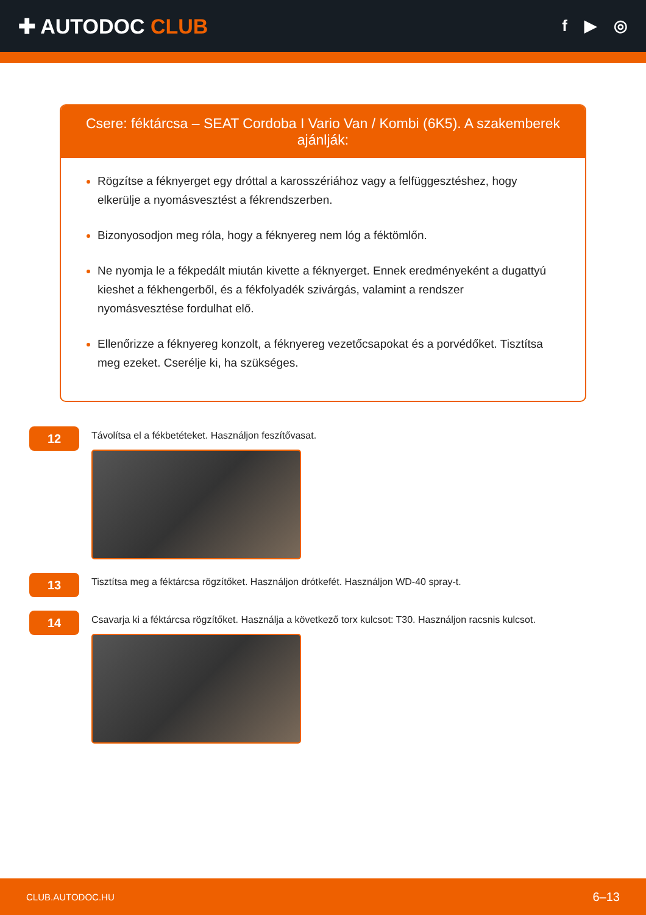✚ AUTODOC CLUB
f ▶ ◎
Csere: féktárcsa – SEAT Cordoba I Vario Van / Kombi (6K5). A szakemberek ajánlják:
Rögzítse a féknyerget egy dróttal a karosszériához vagy a felfüggesztéshez, hogy elkerülje a nyomásvesztést a fékrendszerben.
Bizonyosodjon meg róla, hogy a féknyereg nem lóg a féktömlőn.
Ne nyomja le a fékpedált miután kivette a féknyerget. Ennek eredményeként a dugattyú kieshet a fékhengerből, és a fékfolyadék szivárgás, valamint a rendszer nyomásvesztése fordulhat elő.
Ellenőrizze a féknyereg konzolt, a féknyereg vezetőcsapokat és a porvédőket. Tisztítsa meg ezeket. Cserélje ki, ha szükséges.
12
Távolítsa el a fékbetéteket. Használjon feszítővasat.
13
Tisztítsa meg a féktárcsa rögzítőket. Használjon drótkefét. Használjon WD-40 spray-t.
14
Csavarja ki a féktárcsa rögzítőket. Használja a következő torx kulcsot: T30. Használjon racsnis kulcsot.
CLUB.AUTODOC.HU 6–13